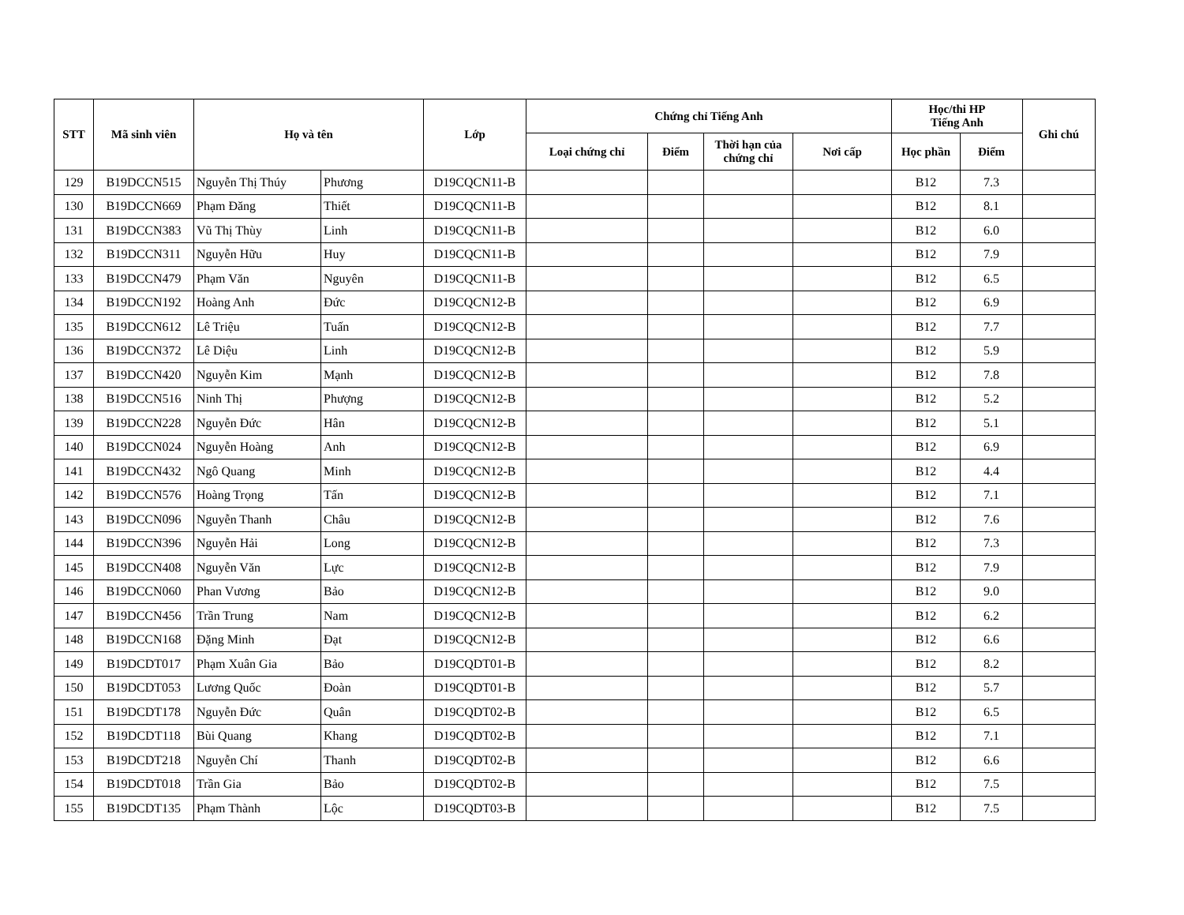| STT | Mã sinh viên | Họ và tên | | Lớp | Chứng chỉ Tiếng Anh | | | | Học/thi HP Tiếng Anh | | Ghi chú |
| --- | --- | --- | --- | --- | --- | --- | --- | --- | --- | --- | --- |
| | | | | | Loại chứng chỉ | Điểm | Thời hạn của chứng chỉ | Nơi cấp | Học phần | Điểm | |
| 129 | B19DCCN515 | Nguyễn Thị Thúy | Phương | D19CQCN11-B | | | | | B12 | 7.3 | |
| 130 | B19DCCN669 | Phạm Đăng | Thiết | D19CQCN11-B | | | | | B12 | 8.1 | |
| 131 | B19DCCN383 | Vũ Thị Thùy | Linh | D19CQCN11-B | | | | | B12 | 6.0 | |
| 132 | B19DCCN311 | Nguyễn Hữu | Huy | D19CQCN11-B | | | | | B12 | 7.9 | |
| 133 | B19DCCN479 | Phạm Văn | Nguyên | D19CQCN11-B | | | | | B12 | 6.5 | |
| 134 | B19DCCN192 | Hoàng Anh | Đức | D19CQCN12-B | | | | | B12 | 6.9 | |
| 135 | B19DCCN612 | Lê Triệu | Tuấn | D19CQCN12-B | | | | | B12 | 7.7 | |
| 136 | B19DCCN372 | Lê Diệu | Linh | D19CQCN12-B | | | | | B12 | 5.9 | |
| 137 | B19DCCN420 | Nguyễn Kim | Mạnh | D19CQCN12-B | | | | | B12 | 7.8 | |
| 138 | B19DCCN516 | Ninh Thị | Phượng | D19CQCN12-B | | | | | B12 | 5.2 | |
| 139 | B19DCCN228 | Nguyễn Đức | Hân | D19CQCN12-B | | | | | B12 | 5.1 | |
| 140 | B19DCCN024 | Nguyễn Hoàng | Anh | D19CQCN12-B | | | | | B12 | 6.9 | |
| 141 | B19DCCN432 | Ngô Quang | Minh | D19CQCN12-B | | | | | B12 | 4.4 | |
| 142 | B19DCCN576 | Hoàng Trọng | Tấn | D19CQCN12-B | | | | | B12 | 7.1 | |
| 143 | B19DCCN096 | Nguyễn Thanh | Châu | D19CQCN12-B | | | | | B12 | 7.6 | |
| 144 | B19DCCN396 | Nguyễn Hải | Long | D19CQCN12-B | | | | | B12 | 7.3 | |
| 145 | B19DCCN408 | Nguyễn Văn | Lực | D19CQCN12-B | | | | | B12 | 7.9 | |
| 146 | B19DCCN060 | Phan Vương | Bảo | D19CQCN12-B | | | | | B12 | 9.0 | |
| 147 | B19DCCN456 | Trần Trung | Nam | D19CQCN12-B | | | | | B12 | 6.2 | |
| 148 | B19DCCN168 | Đặng Minh | Đạt | D19CQCN12-B | | | | | B12 | 6.6 | |
| 149 | B19DCDT017 | Phạm Xuân Gia | Bảo | D19CQDT01-B | | | | | B12 | 8.2 | |
| 150 | B19DCDT053 | Lương Quốc | Đoàn | D19CQDT01-B | | | | | B12 | 5.7 | |
| 151 | B19DCDT178 | Nguyễn Đức | Quân | D19CQDT02-B | | | | | B12 | 6.5 | |
| 152 | B19DCDT118 | Bùi Quang | Khang | D19CQDT02-B | | | | | B12 | 7.1 | |
| 153 | B19DCDT218 | Nguyễn Chí | Thanh | D19CQDT02-B | | | | | B12 | 6.6 | |
| 154 | B19DCDT018 | Trần Gia | Bảo | D19CQDT02-B | | | | | B12 | 7.5 | |
| 155 | B19DCDT135 | Phạm Thành | Lộc | D19CQDT03-B | | | | | B12 | 7.5 | |